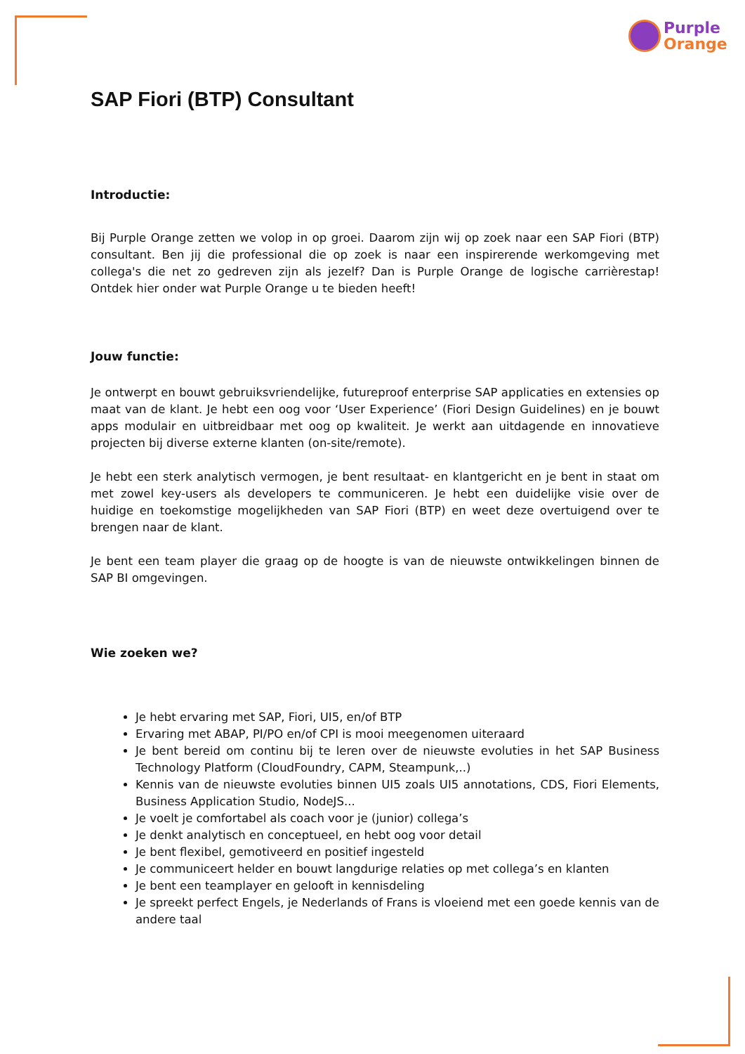Purple
Orange
SAP Fiori (BTP) Consultant
Introductie:
Bij Purple Orange zetten we volop in op groei. Daarom zijn wij op zoek naar een SAP Fiori (BTP) consultant. Ben jij die professional die op zoek is naar een inspirerende werkomgeving met collega's die net zo gedreven zijn als jezelf? Dan is Purple Orange de logische carrièrestap! Ontdek hier onder wat Purple Orange u te bieden heeft!
Jouw functie:
Je ontwerpt en bouwt gebruiksvriendelijke, futureproof enterprise SAP applicaties en extensies op maat van de klant. Je hebt een oog voor ‘User Experience’ (Fiori Design Guidelines) en je bouwt apps modulair en uitbreidbaar met oog op kwaliteit. Je werkt aan uitdagende en innovatieve projecten bij diverse externe klanten (on-site/remote).
Je hebt een sterk analytisch vermogen, je bent resultaat- en klantgericht en je bent in staat om met zowel key-users als developers te communiceren. Je hebt een duidelijke visie over de huidige en toekomstige mogelijkheden van SAP Fiori (BTP) en weet deze overtuigend over te brengen naar de klant.
Je bent een team player die graag op de hoogte is van de nieuwste ontwikkelingen binnen de SAP BI omgevingen.
Wie zoeken we?
Je hebt ervaring met SAP, Fiori, UI5, en/of BTP
Ervaring met ABAP, PI/PO en/of CPI is mooi meegenomen uiteraard
Je bent bereid om continu bij te leren over de nieuwste evoluties in het SAP Business Technology Platform (CloudFoundry, CAPM, Steampunk,..)
Kennis van de nieuwste evoluties binnen UI5 zoals UI5 annotations, CDS, Fiori Elements, Business Application Studio, NodeJS...
Je voelt je comfortabel als coach voor je (junior) collega’s
Je denkt analytisch en conceptueel, en hebt oog voor detail
Je bent flexibel, gemotiveerd en positief ingesteld
Je communiceert helder en bouwt langdurige relaties op met collega’s en klanten
Je bent een teamplayer en gelooft in kennisdeling
Je spreekt perfect Engels, je Nederlands of Frans is vloeiend met een goede kennis van de andere taal